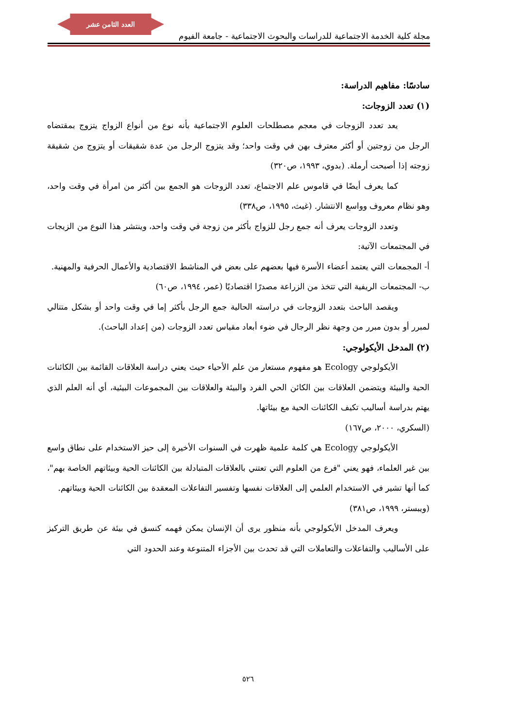العدد الثامن عشر
مجلة كلية الخدمة الاجتماعية للدراسات والبحوث الاجتماعية - جامعة الفيوم
سادسًا: مفاهيم الدراسة:
(١) تعدد الزوجات:
يعد تعدد الزوجات في معجم مصطلحات العلوم الاجتماعية بأنه نوع من أنواع الزواج يتزوج بمقتضاه الرجل من زوجتين أو أكثر معترف بهن في وقت واحد؛ وقد يتزوج الرجل من عدة شقيقات أو يتزوج من شقيقة زوجته إذا أصبحت أرملة. (بدوي، ١٩٩٣، ص٣٢٠)
كما يعرف أيضًا في قاموس علم الاجتماع، تعدد الزوجات هو الجمع بين أكثر من امرأة في وقت واحد، وهو نظام معروف وواسع الانتشار. (غيث، ١٩٩٥، ص٣٣٨)
وتعدد الزوجات يعرف أنه جمع رجل للزواج بأكثر من زوجة في وقت واحد، وينتشر هذا النوع من الزيجات في المجتمعات الآتية:
أ- المجمعات التي يعتمد أعضاء الأسرة فيها بعضهم على بعض في المناشط الاقتصادية والأعمال الحرفية والمهنية.
ب- المجتمعات الريفية التي تتخذ من الزراعة مصدرًا اقتصاديًا (عمر، ١٩٩٤، ص٦٠)
ويقصد الباحث بتعدد الزوجات في دراسته الحالية جمع الرجل بأكثر إما في وقت واحد أو بشكل متتالي لمبرر أو بدون مبرر من وجهة نظر الرجال في ضوء أبعاد مقياس تعدد الزوجات (من إعداد الباحث).
(٢) المدخل الأيكولوجي:
الأيكولوجي Ecology هو مفهوم مستعار من علم الأحياء حيث يعني دراسة العلاقات القائمة بين الكائنات الحية والبيئة ويتضمن العلاقات بين الكائن الحي الفرد والبيئة والعلاقات بين المجموعات البيئية، أي أنه العلم الذي يهتم بدراسة أساليب تكيف الكائنات الحية مع بيئاتها.
(السكري، ٢٠٠٠، ص١٦٧)
الأيكولوجي Ecology هي كلمة علمية ظهرت في السنوات الأخيرة إلى حيز الاستخدام على نطاق واسع بين غير العلماء، فهو يعني "فرع من العلوم التي تعتني بالعلاقات المتبادلة بين الكائنات الحية وبيئاتهم الخاصة بهم"، كما أنها تشير في الاستخدام العلمي إلى العلاقات نفسها وتفسير التفاعلات المعقدة بين الكائنات الحية وبيئاتهم.
(ويبستر، ١٩٩٩، ص٣٨١)
ويعرف المدخل الأيكولوجي بأنه منظور يرى أن الإنسان يمكن فهمه كنسق في بيئة عن طريق التركيز على الأساليب والتفاعلات والتعاملات التي قد تحدث بين الأجزاء المتنوعة وعند الحدود التي
٥٢٦